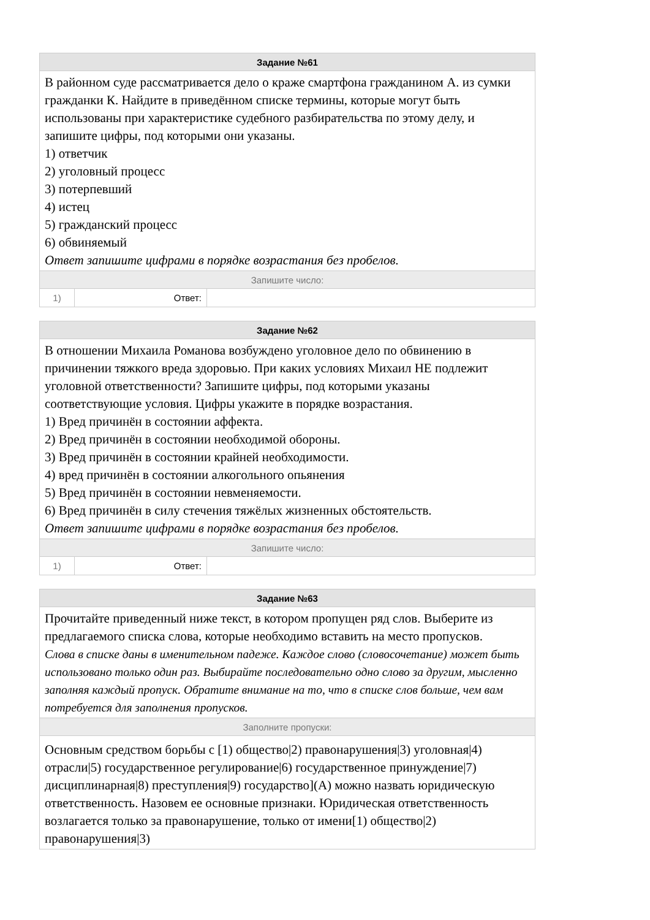| Задание №61 | | |
| В районном суде рассматривается дело о краже смартфона гражданином А. из сумки гражданки К. Найдите в приведённом списке термины, которые могут быть использованы при характеристике судебного разбирательства по этому делу, и запишите цифры, под которыми они указаны. 1) ответчик 2) уголовный процесс 3) потерпевший 4) истец 5) гражданский процесс 6) обвиняемый Ответ запишите цифрами в порядке возрастания без пробелов. | | |
| Запишите число: | | |
| 1) | Ответ: | |
| Задание №62 | | |
| В отношении Михаила Романова возбуждено уголовное дело по обвинению в причинении тяжкого вреда здоровью. При каких условиях Михаил НЕ подлежит уголовной ответственности? Запишите цифры, под которыми указаны соответствующие условия. Цифры укажите в порядке возрастания. 1) Вред причинён в состоянии аффекта. 2) Вред причинён в состоянии необходимой обороны. 3) Вред причинён в состоянии крайней необходимости. 4) вред причинён в состоянии алкогольного опьянения 5) Вред причинён в состоянии невменяемости. 6) Вред причинён в силу стечения тяжёлых жизненных обстоятельств. Ответ запишите цифрами в порядке возрастания без пробелов. | | |
| Запишите число: | | |
| 1) | Ответ: | |
| Задание №63 |
| Прочитайте приведенный ниже текст, в котором пропущен ряд слов. Выберите из предлагаемого списка слова, которые необходимо вставить на место пропусков. Слова в списке даны в именительном падеже. Каждое слово (словосочетание) может быть использовано только один раз. Выбирайте последовательно одно слово за другим, мысленно заполняя каждый пропуск. Обратите внимание на то, что в списке слов больше, чем вам потребуется для заполнения пропусков. |
| Заполните пропуски: |
| Основным средством борьбы с [1) общество/2) правонарушения/3) уголовная/4) отрасли/5) государственное регулирование/6) государственное принуждение/7) дисциплинарная/8) преступления/9) государство](A) можно назвать юридическую ответственность. Назовем ее основные признаки. Юридическая ответственность возлагается только за правонарушение, только от имени[1) общество/2) правонарушения/3) |